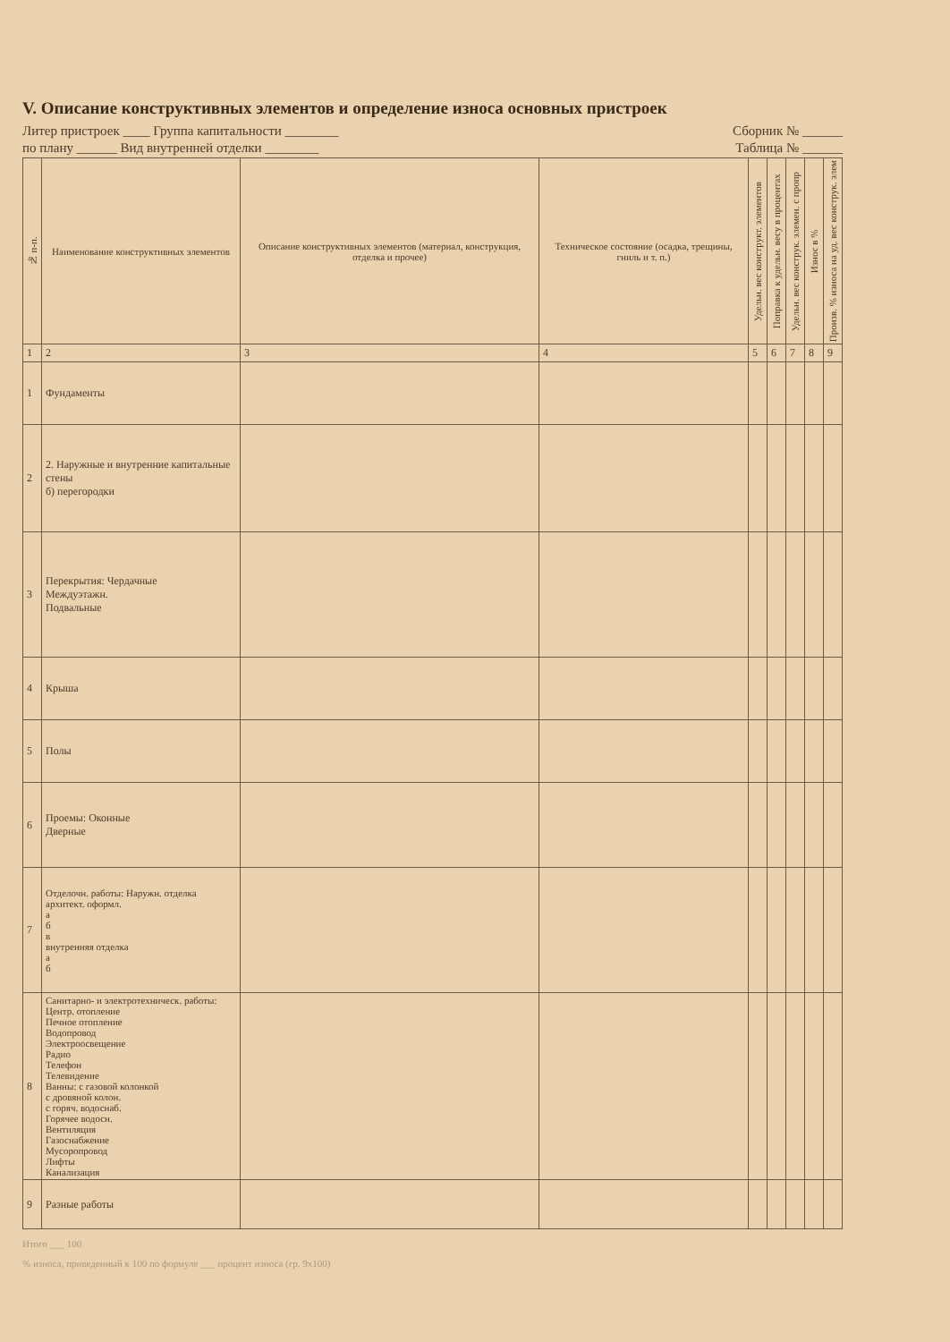V. Описание конструктивных элементов и определение износа основных пристроек
Литер пристроек ____ Группа капитальности ________ Сборник № ______
по плану ______ Вид внутренней отделки ________ Таблица № ______
| № п-п. | Наименование конструктивных элементов | Описание конструктивных элементов (материал, конструкция, отделка и прочее) | Техническое состояние (осадка, трещины, гниль и т. п.) | Удельн. вес конструкт. элементов | Поправка к удельн. весу в процентах | Удельн. вес конструк. элемен. с пропр | Износ в % | Произв. % износа на уд. вес конструк. элем |
| --- | --- | --- | --- | --- | --- | --- | --- | --- |
| 1 | 2 | 3 | 4 | 5 | 6 | 7 | 8 | 9 |
| 1 | Фундаменты | | | | | | | |
| 2 | 2. Наружные и внутренние капитальные стены б) перегородки | | | | | | | |
| 3 | Перекрытия: Чердачные Междуэтажн. Подвальные | | | | | | | |
| 4 | Крыша | | | | | | | |
| 5 | Полы | | | | | | | |
| 6 | Проемы: Оконные Дверные | | | | | | | |
| 7 | Отделочн. работы: Наружн. отделка архитект. оформл. а б в внутренняя отделка а б | | | | | | | |
| 8 | Санитарно- и электротехническ. работы: Центр. отопление Печное отопление Водопровод Электроосвещение Радио Телефон Телевидение Ванны: с газовой колонкой с дровяной колон. с горяч. водоснаб. Горячее водосн. Вентиляция Газоснабжение Мусоропровод Лифты Канализация | | | | | | | |
| 9 | Разные работы | | | | | | | |
Итого ___ 100
% износа, приведенный к 100 по формуле ___ процент износа (гр. 9х100)